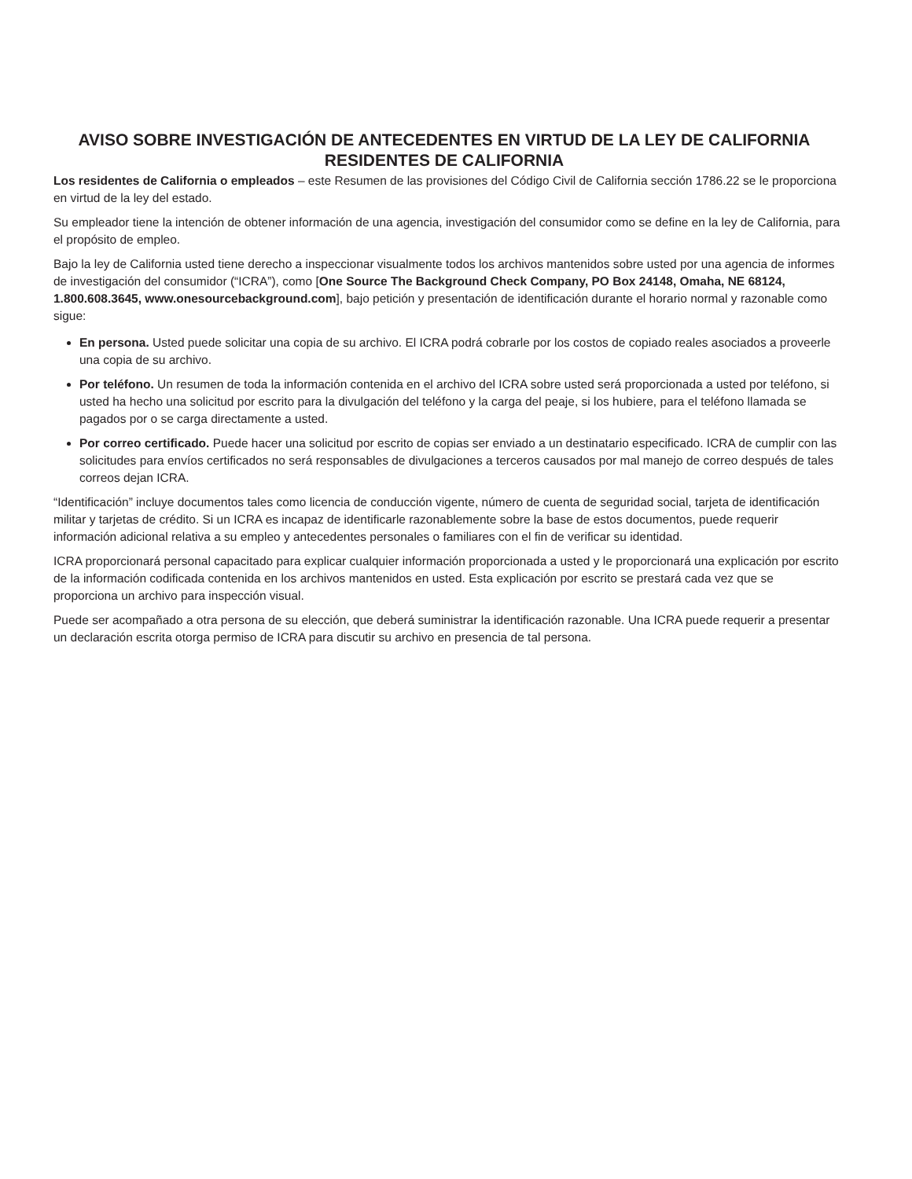AVISO SOBRE INVESTIGACIÓN DE ANTECEDENTES EN VIRTUD DE LA LEY DE CALIFORNIA
RESIDENTES DE CALIFORNIA
Los residentes de California o empleados – este Resumen de las provisiones del Código Civil de California sección 1786.22 se le proporciona en virtud de la ley del estado.
Su empleador tiene la intención de obtener información de una agencia, investigación del consumidor como se define en la ley de California, para el propósito de empleo.
Bajo la ley de California usted tiene derecho a inspeccionar visualmente todos los archivos mantenidos sobre usted por una agencia de informes de investigación del consumidor (“ICRA”), como [One Source The Background Check Company, PO Box 24148, Omaha, NE 68124, 1.800.608.3645, www.onesourcebackground.com], bajo petición y presentación de identificación durante el horario normal y razonable como sigue:
En persona. Usted puede solicitar una copia de su archivo. El ICRA podrá cobrarle por los costos de copiado reales asociados a proveerle una copia de su archivo.
Por teléfono. Un resumen de toda la información contenida en el archivo del ICRA sobre usted será proporcionada a usted por teléfono, si usted ha hecho una solicitud por escrito para la divulgación del teléfono y la carga del peaje, si los hubiere, para el teléfono llamada se pagados por o se carga directamente a usted.
Por correo certificado. Puede hacer una solicitud por escrito de copias ser enviado a un destinatario especificado. ICRA de cumplir con las solicitudes para envíos certificados no será responsables de divulgaciones a terceros causados por mal manejo de correo después de tales correos dejan ICRA.
“Identificación” incluye documentos tales como licencia de conducción vigente, número de cuenta de seguridad social, tarjeta de identificación militar y tarjetas de crédito. Si un ICRA es incapaz de identificarle razonablemente sobre la base de estos documentos, puede requerir información adicional relativa a su empleo y antecedentes personales o familiares con el fin de verificar su identidad.
ICRA proporcionará personal capacitado para explicar cualquier información proporcionada a usted y le proporcionará una explicación por escrito de la información codificada contenida en los archivos mantenidos en usted. Esta explicación por escrito se prestará cada vez que se proporciona un archivo para inspección visual.
Puede ser acompañado a otra persona de su elección, que deberá suministrar la identificación razonable. Una ICRA puede requerir a presentar un declaración escrita otorga permiso de ICRA para discutir su archivo en presencia de tal persona.